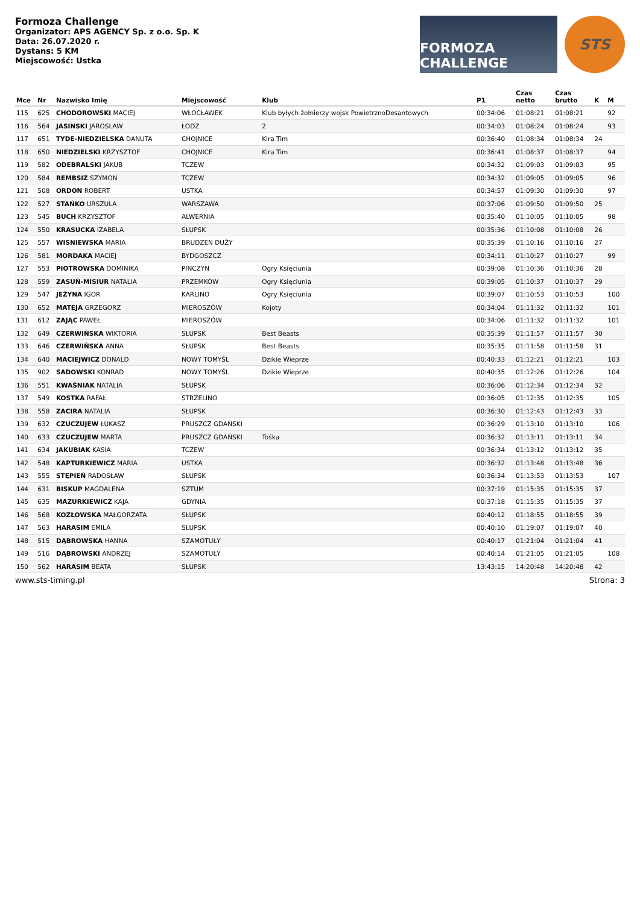Formoza Challenge
Organizator: APS AGENCY Sp. z o.o. Sp. K
Data: 26.07.2020 r.
Dystans: 5 KM
Miejscowość: Ustka
FORMOZA CHALLENGE STS
| Mce | Nr | Nazwisko Imię | Miejscowość | Klub | P1 | Czas netto | Czas brutto | K | M |
| --- | --- | --- | --- | --- | --- | --- | --- | --- | --- |
| 115 | 625 | CHODOROWSKI MACIEJ | WŁOCŁAWEK | Klub byłych żołnierzy wojsk PowietrznoDesantowych | 00:34:06 | 01:08:21 | 01:08:21 | | 92 |
| 116 | 564 | JASINSKI JAROSLAW | ŁODZ | 2 | 00:34:03 | 01:08:24 | 01:08:24 | | 93 |
| 117 | 651 | TYDE-NIEDZIELSKA DANUTA | CHOJNICE | Kira Tim | 00:36:40 | 01:08:34 | 01:08:34 | 24 | |
| 118 | 650 | NIEDZIELSKI KRZYSZTOF | CHOJNICE | Kira Tim | 00:36:41 | 01:08:37 | 01:08:37 | | 94 |
| 119 | 582 | ODEBRALSKI JAKUB | TCZEW | | 00:34:32 | 01:09:03 | 01:09:03 | | 95 |
| 120 | 584 | REMBSIZ SZYMON | TCZEW | | 00:34:32 | 01:09:05 | 01:09:05 | | 96 |
| 121 | 508 | ORDON ROBERT | USTKA | | 00:34:57 | 01:09:30 | 01:09:30 | | 97 |
| 122 | 527 | STAŃKO URSZULA | WARSZAWA | | 00:37:06 | 01:09:50 | 01:09:50 | 25 | |
| 123 | 545 | BUCH KRZYSZTOF | ALWERNIA | | 00:35:40 | 01:10:05 | 01:10:05 | | 98 |
| 124 | 550 | KRASUCKA IZABELA | SŁUPSK | | 00:35:36 | 01:10:08 | 01:10:08 | 26 | |
| 125 | 557 | WISNIEWSKA MARIA | BRUDZEN DUŻY | | 00:35:39 | 01:10:16 | 01:10:16 | 27 | |
| 126 | 581 | MORDAKA MACIEJ | BYDGOSZCZ | | 00:34:11 | 01:10:27 | 01:10:27 | | 99 |
| 127 | 553 | PIOTROWSKA DOMINIKA | PINCZYN | Ogry Księciunia | 00:39:08 | 01:10:36 | 01:10:36 | 28 | |
| 128 | 559 | ZASUŃ-MISIUR NATALIA | PRZEMKÓW | Ogry Księciunia | 00:39:05 | 01:10:37 | 01:10:37 | 29 | |
| 129 | 547 | JEŻYNA IGOR | KARLINO | Ogry Księciunia | 00:39:07 | 01:10:53 | 01:10:53 | | 100 |
| 130 | 652 | MATEJA GRZEGORZ | MIEROSZÓW | Kojoty | 00:34:04 | 01:11:32 | 01:11:32 | | 101 |
| 131 | 612 | ZAJĄC PAWEŁ | MIEROSZÓW | | 00:34:06 | 01:11:32 | 01:11:32 | | 101 |
| 132 | 649 | CZERWIŃSKA WIKTORIA | SŁUPSK | Best Beasts | 00:35:39 | 01:11:57 | 01:11:57 | 30 | |
| 133 | 646 | CZERWIŃSKA ANNA | SŁUPSK | Best Beasts | 00:35:35 | 01:11:58 | 01:11:58 | 31 | |
| 134 | 640 | MACIEJWICZ DONALD | NOWY TOMYŚL | Dzikie Wieprze | 00:40:33 | 01:12:21 | 01:12:21 | | 103 |
| 135 | 902 | SADOWSKI KONRAD | NOWY TOMYŚL | Dzikie Wieprze | 00:40:35 | 01:12:26 | 01:12:26 | | 104 |
| 136 | 551 | KWAŚNIAK NATALIA | SŁUPSK | | 00:36:06 | 01:12:34 | 01:12:34 | 32 | |
| 137 | 549 | KOSTKA RAFAŁ | STRZELINO | | 00:36:05 | 01:12:35 | 01:12:35 | | 105 |
| 138 | 558 | ZACIRA NATALIA | SŁUPSK | | 00:36:30 | 01:12:43 | 01:12:43 | 33 | |
| 139 | 632 | CZUCZUJEW ŁUKASZ | PRUSZCZ GDAŃSKI | | 00:36:29 | 01:13:10 | 01:13:10 | | 106 |
| 140 | 633 | CZUCZUJEW MARTA | PRUSZCZ GDAŃSKI | Tośka | 00:36:32 | 01:13:11 | 01:13:11 | 34 | |
| 141 | 634 | JAKUBIAK KASIA | TCZEW | | 00:36:34 | 01:13:12 | 01:13:12 | 35 | |
| 142 | 548 | KAPTURKIEWICZ MARIA | USTKA | | 00:36:32 | 01:13:48 | 01:13:48 | 36 | |
| 143 | 555 | STĘPIEŃ RADOSŁAW | SŁUPSK | | 00:36:34 | 01:13:53 | 01:13:53 | | 107 |
| 144 | 631 | BISKUP MAGDALENA | SZTUM | | 00:37:19 | 01:15:35 | 01:15:35 | 37 | |
| 145 | 635 | MAZURKIEWICZ KAJA | GDYNIA | | 00:37:18 | 01:15:35 | 01:15:35 | 37 | |
| 146 | 568 | KOZŁOWSKA MAŁGORZATA | SŁUPSK | | 00:40:12 | 01:18:55 | 01:18:55 | 39 | |
| 147 | 563 | HARASIM EMILA | SŁUPSK | | 00:40:10 | 01:19:07 | 01:19:07 | 40 | |
| 148 | 515 | DĄBROWSKA HANNA | SZAMOTUŁY | | 00:40:17 | 01:21:04 | 01:21:04 | 41 | |
| 149 | 516 | DĄBROWSKI ANDRZEJ | SZAMOTUŁY | | 00:40:14 | 01:21:05 | 01:21:05 | | 108 |
| 150 | 562 | HARASIM BEATA | SŁUPSK | | 13:43:15 | 14:20:48 | 14:20:48 | 42 | |
www.sts-timing.pl Strona: 3